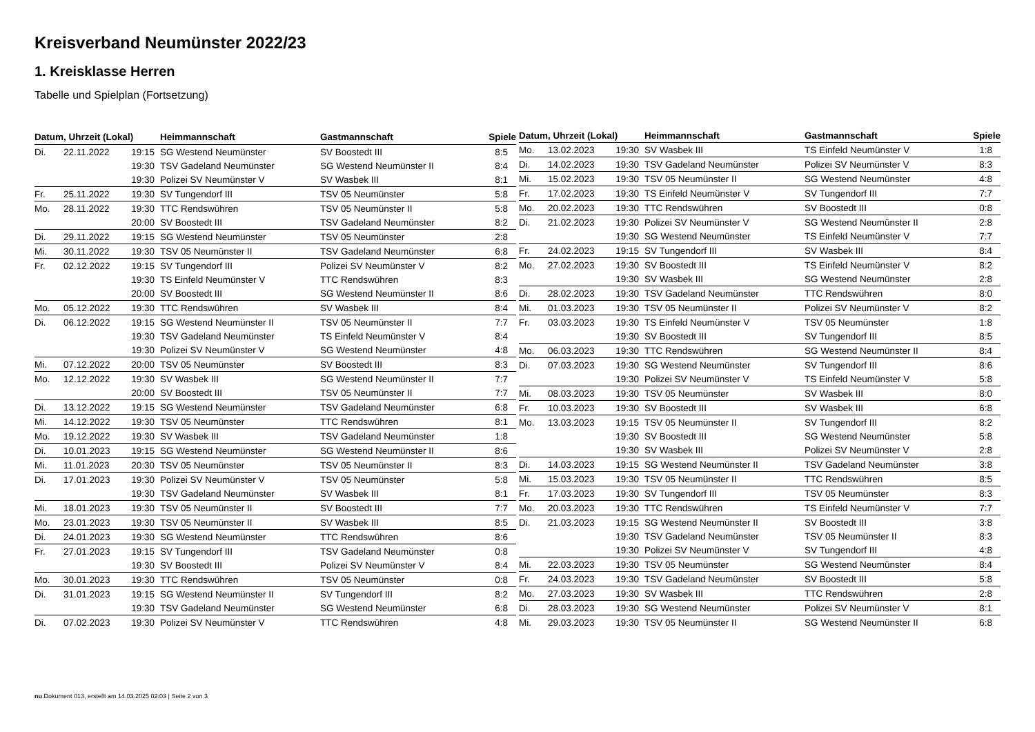Kreisverband Neumünster 2022/23
1. Kreisklasse Herren
Tabelle und Spielplan (Fortsetzung)
| Datum, Uhrzeit (Lokal) | | | Heimmannschaft | Gastmannschaft | Spiele |
| --- | --- | --- | --- | --- | --- |
| Di. | 22.11.2022 | 19:15 | SG Westend Neumünster | SV Boostedt III | 8:5 |
| | | 19:30 | TSV Gadeland Neumünster | SG Westend Neumünster II | 8:4 |
| | | 19:30 | Polizei SV Neumünster V | SV Wasbek III | 8:1 |
| Fr. | 25.11.2022 | 19:30 | SV Tungendorf III | TSV 05 Neumünster | 5:8 |
| Mo. | 28.11.2022 | 19:30 | TTC Rendswühren | TSV 05 Neumünster II | 5:8 |
| | | 20:00 | SV Boostedt III | TSV Gadeland Neumünster | 8:2 |
| Di. | 29.11.2022 | 19:15 | SG Westend Neumünster | TSV 05 Neumünster | 2:8 |
| Mi. | 30.11.2022 | 19:30 | TSV 05 Neumünster II | TSV Gadeland Neumünster | 6:8 |
| Fr. | 02.12.2022 | 19:15 | SV Tungendorf III | Polizei SV Neumünster V | 8:2 |
| | | 19:30 | TS Einfeld Neumünster V | TTC Rendswühren | 8:3 |
| | | 20:00 | SV Boostedt III | SG Westend Neumünster II | 8:6 |
| Mo. | 05.12.2022 | 19:30 | TTC Rendswühren | SV Wasbek III | 8:4 |
| Di. | 06.12.2022 | 19:15 | SG Westend Neumünster II | TSV 05 Neumünster II | 7:7 |
| | | 19:30 | TSV Gadeland Neumünster | TS Einfeld Neumünster V | 8:4 |
| | | 19:30 | Polizei SV Neumünster V | SG Westend Neumünster | 4:8 |
| Mi. | 07.12.2022 | 20:00 | TSV 05 Neumünster | SV Boostedt III | 8:3 |
| Mo. | 12.12.2022 | 19:30 | SV Wasbek III | SG Westend Neumünster II | 7:7 |
| | | 20:00 | SV Boostedt III | TSV 05 Neumünster II | 7:7 |
| Di. | 13.12.2022 | 19:15 | SG Westend Neumünster | TSV Gadeland Neumünster | 6:8 |
| Mi. | 14.12.2022 | 19:30 | TSV 05 Neumünster | TTC Rendswühren | 8:1 |
| Mo. | 19.12.2022 | 19:30 | SV Wasbek III | TSV Gadeland Neumünster | 1:8 |
| Di. | 10.01.2023 | 19:15 | SG Westend Neumünster | SG Westend Neumünster II | 8:6 |
| Mi. | 11.01.2023 | 20:30 | TSV 05 Neumünster | TSV 05 Neumünster II | 8:3 |
| Di. | 17.01.2023 | 19:30 | Polizei SV Neumünster V | TSV 05 Neumünster | 5:8 |
| | | 19:30 | TSV Gadeland Neumünster | SV Wasbek III | 8:1 |
| Mi. | 18.01.2023 | 19:30 | TSV 05 Neumünster II | SV Boostedt III | 7:7 |
| Mo. | 23.01.2023 | 19:30 | TSV 05 Neumünster II | SV Wasbek III | 8:5 |
| Di. | 24.01.2023 | 19:30 | SG Westend Neumünster | TTC Rendswühren | 8:6 |
| Fr. | 27.01.2023 | 19:15 | SV Tungendorf III | TSV Gadeland Neumünster | 0:8 |
| | | 19:30 | SV Boostedt III | Polizei SV Neumünster V | 8:4 |
| Mo. | 30.01.2023 | 19:30 | TTC Rendswühren | TSV 05 Neumünster | 0:8 |
| Di. | 31.01.2023 | 19:15 | SG Westend Neumünster II | SV Tungendorf III | 8:2 |
| | | 19:30 | TSV Gadeland Neumünster | SG Westend Neumünster | 6:8 |
| Di. | 07.02.2023 | 19:30 | Polizei SV Neumünster V | TTC Rendswühren | 4:8 |
| Datum, Uhrzeit (Lokal) | | | Heimmannschaft | Gastmannschaft | Spiele |
| --- | --- | --- | --- | --- | --- |
| Mo. | 13.02.2023 | 19:30 | SV Wasbek III | TS Einfeld Neumünster V | 1:8 |
| Di. | 14.02.2023 | 19:30 | TSV Gadeland Neumünster | Polizei SV Neumünster V | 8:3 |
| Mi. | 15.02.2023 | 19:30 | TSV 05 Neumünster II | SG Westend Neumünster | 4:8 |
| Fr. | 17.02.2023 | 19:30 | TS Einfeld Neumünster V | SV Tungendorf III | 7:7 |
| Mo. | 20.02.2023 | 19:30 | TTC Rendswühren | SV Boostedt III | 0:8 |
| Di. | 21.02.2023 | 19:30 | Polizei SV Neumünster V | SG Westend Neumünster II | 2:8 |
| | | 19:30 | SG Westend Neumünster | TS Einfeld Neumünster V | 7:7 |
| Fr. | 24.02.2023 | 19:15 | SV Tungendorf III | SV Wasbek III | 8:4 |
| Mo. | 27.02.2023 | 19:30 | SV Boostedt III | TS Einfeld Neumünster V | 8:2 |
| | | 19:30 | SV Wasbek III | SG Westend Neumünster | 2:8 |
| Di. | 28.02.2023 | 19:30 | TSV Gadeland Neumünster | TTC Rendswühren | 8:0 |
| Mi. | 01.03.2023 | 19:30 | TSV 05 Neumünster II | Polizei SV Neumünster V | 8:2 |
| Fr. | 03.03.2023 | 19:30 | TS Einfeld Neumünster V | TSV 05 Neumünster | 1:8 |
| | | 19:30 | SV Boostedt III | SV Tungendorf III | 8:5 |
| Mo. | 06.03.2023 | 19:30 | TTC Rendswühren | SG Westend Neumünster II | 8:4 |
| Di. | 07.03.2023 | 19:30 | SG Westend Neumünster | SV Tungendorf III | 8:6 |
| | | 19:30 | Polizei SV Neumünster V | TS Einfeld Neumünster V | 5:8 |
| Mi. | 08.03.2023 | 19:30 | TSV 05 Neumünster | SV Wasbek III | 8:0 |
| Fr. | 10.03.2023 | 19:30 | SV Boostedt III | SV Wasbek III | 6:8 |
| Mo. | 13.03.2023 | 19:15 | TSV 05 Neumünster II | SV Tungendorf III | 8:2 |
| | | 19:30 | SV Boostedt III | SG Westend Neumünster | 5:8 |
| | | 19:30 | SV Wasbek III | Polizei SV Neumünster V | 2:8 |
| Di. | 14.03.2023 | 19:15 | SG Westend Neumünster II | TSV Gadeland Neumünster | 3:8 |
| Mi. | 15.03.2023 | 19:30 | TSV 05 Neumünster II | TTC Rendswühren | 8:5 |
| Fr. | 17.03.2023 | 19:30 | SV Tungendorf III | TSV 05 Neumünster | 8:3 |
| Mo. | 20.03.2023 | 19:30 | TTC Rendswühren | TS Einfeld Neumünster V | 7:7 |
| Di. | 21.03.2023 | 19:15 | SG Westend Neumünster II | SV Boostedt III | 3:8 |
| | | 19:30 | TSV Gadeland Neumünster | TSV 05 Neumünster II | 8:3 |
| | | 19:30 | Polizei SV Neumünster V | SV Tungendorf III | 4:8 |
| Mi. | 22.03.2023 | 19:30 | TSV 05 Neumünster | SG Westend Neumünster | 8:4 |
| Fr. | 24.03.2023 | 19:30 | TSV Gadeland Neumünster | SV Boostedt III | 5:8 |
| Mo. | 27.03.2023 | 19:30 | SV Wasbek III | TTC Rendswühren | 2:8 |
| Di. | 28.03.2023 | 19:30 | SG Westend Neumünster | Polizei SV Neumünster V | 8:1 |
| Mi. | 29.03.2023 | 19:30 | TSV 05 Neumünster II | SG Westend Neumünster II | 6:8 |
nu.Dokument 013, erstellt am 14.03.2025 02:03 | Seite 2 von 3